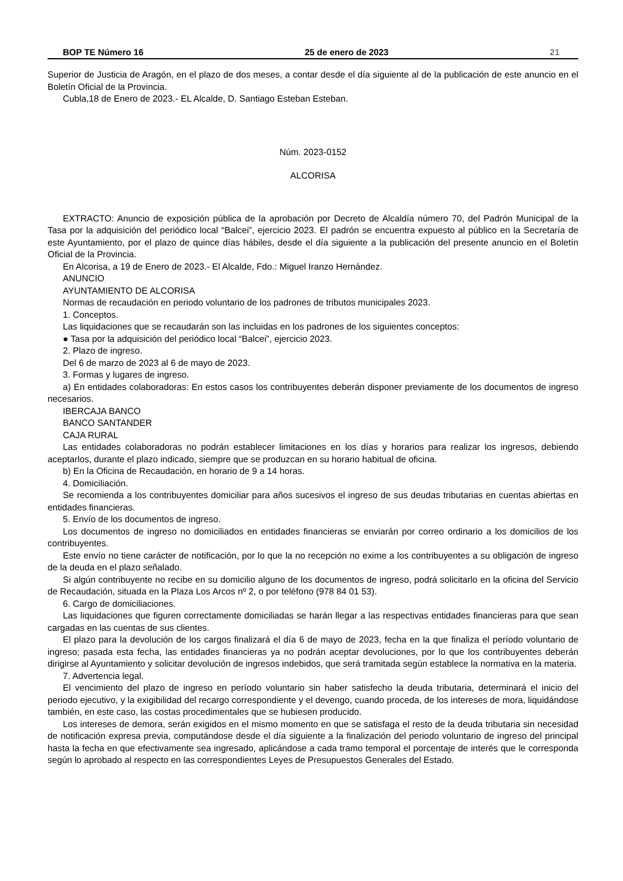BOP TE Número 16 25 de enero de 2023 21
Superior de Justicia de Aragón, en el plazo de dos meses, a contar desde el día siguiente al de la publicación de este anuncio en el Boletín Oficial de la Provincia.
Cubla,18 de Enero de 2023.- EL Alcalde, D. Santiago Esteban Esteban.
Núm. 2023-0152
ALCORISA
EXTRACTO: Anuncio de exposición pública de la aprobación por Decreto de Alcaldía número 70, del Padrón Municipal de la Tasa por la adquisición del periódico local “Balcei”, ejercicio 2023. El padrón se encuentra expuesto al público en la Secretaría de este Ayuntamiento, por el plazo de quince días hábiles, desde el día siguiente a la publicación del presente anuncio en el Boletín Oficial de la Provincia.
En Alcorisa, a 19 de Enero de 2023.- El Alcalde, Fdo.: Miguel Iranzo Hernández.
ANUNCIO
AYUNTAMIENTO DE ALCORISA
Normas de recaudación en periodo voluntario de los padrones de tributos municipales 2023.
1. Conceptos.
Las liquidaciones que se recaudarán son las incluidas en los padrones de los siguientes conceptos:
● Tasa por la adquisición del periódico local “Balcei”, ejercicio 2023.
2. Plazo de ingreso.
Del 6 de marzo de 2023 al 6 de mayo de 2023.
3. Formas y lugares de ingreso.
a) En entidades colaboradoras: En estos casos los contribuyentes deberán disponer previamente de los documentos de ingreso necesarios.
IBERCAJA BANCO
BANCO SANTANDER
CAJA RURAL
Las entidades colaboradoras no podrán establecer limitaciones en los días y horarios para realizar los ingresos, debiendo aceptarlos, durante el plazo indicado, siempre que se produzcan en su horario habitual de oficina.
b) En la Oficina de Recaudación, en horario de 9 a 14 horas.
4. Domiciliación.
Se recomienda a los contribuyentes domiciliar para años sucesivos el ingreso de sus deudas tributarias en cuentas abiertas en entidades financieras.
5. Envío de los documentos de ingreso.
Los documentos de ingreso no domiciliados en entidades financieras se enviarán por correo ordinario a los domicilios de los contribuyentes.
Este envío no tiene carácter de notificación, por lo que la no recepción no exime a los contribuyentes a su obligación de ingreso de la deuda en el plazo señalado.
Si algún contribuyente no recibe en su domicilio alguno de los documentos de ingreso, podrá solicitarlo en la oficina del Servicio de Recaudación, situada en la Plaza Los Arcos nº 2, o por teléfono (978 84 01 53).
6. Cargo de domiciliaciones.
Las liquidaciones que figuren correctamente domiciliadas se harán llegar a las respectivas entidades financieras para que sean cargadas en las cuentas de sus clientes.
El plazo para la devolución de los cargos finalizará el día 6 de mayo de 2023, fecha en la que finaliza el período voluntario de ingreso; pasada esta fecha, las entidades financieras ya no podrán aceptar devoluciones, por lo que los contribuyentes deberán dirigirse al Ayuntamiento y solicitar devolución de ingresos indebidos, que será tramitada según establece la normativa en la materia.
7. Advertencia legal.
El vencimiento del plazo de ingreso en período voluntario sin haber satisfecho la deuda tributaria, determinará el inicio del periodo ejecutivo, y la exigibilidad del recargo correspondiente y el devengo, cuando proceda, de los intereses de mora, liquidándose también, en este caso, las costas procedimentales que se hubiesen producido.
Los intereses de demora, serán exigidos en el mismo momento en que se satisfaga el resto de la deuda tributaria sin necesidad de notificación expresa previa, computándose desde el día siguiente a la finalización del periodo voluntario de ingreso del principal hasta la fecha en que efectivamente sea ingresado, aplicándose a cada tramo temporal el porcentaje de interés que le corresponda según lo aprobado al respecto en las correspondientes Leyes de Presupuestos Generales del Estado.